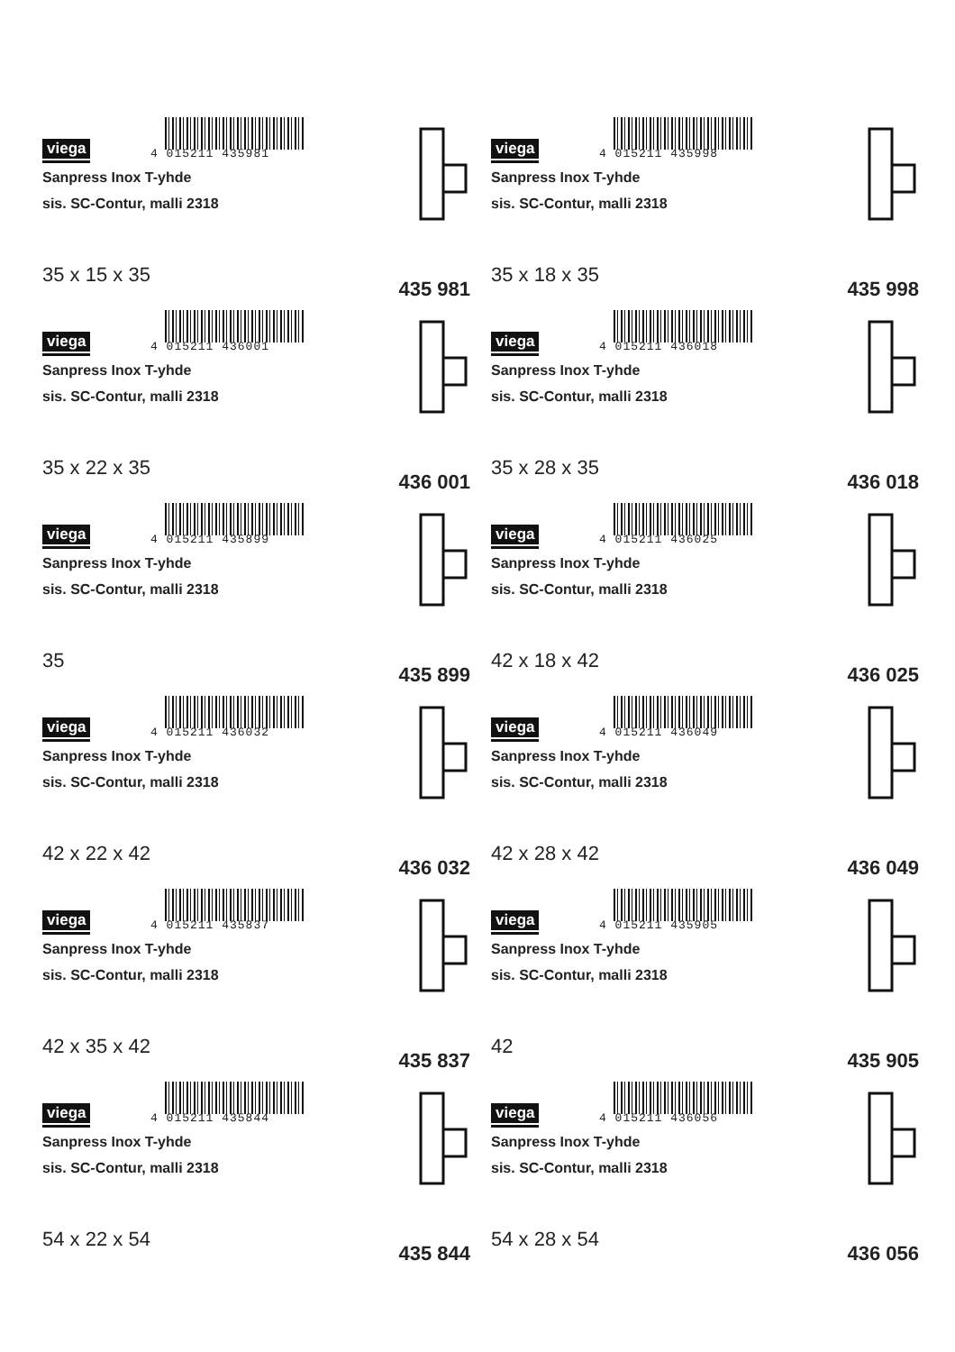viega 4 015211 435981
Sanpress Inox T-yhde
sis. SC-Contur, malli 2318
35 x 15 x 35
435 981
viega 4 015211 436001
Sanpress Inox T-yhde
sis. SC-Contur, malli 2318
35 x 22 x 35
436 001
viega 4 015211 435899
Sanpress Inox T-yhde
sis. SC-Contur, malli 2318
35
435 899
viega 4 015211 436032
Sanpress Inox T-yhde
sis. SC-Contur, malli 2318
42 x 22 x 42
436 032
viega 4 015211 435837
Sanpress Inox T-yhde
sis. SC-Contur, malli 2318
42 x 35 x 42
435 837
viega 4 015211 435844
Sanpress Inox T-yhde
sis. SC-Contur, malli 2318
54 x 22 x 54
435 844
viega 4 015211 435998
Sanpress Inox T-yhde
sis. SC-Contur, malli 2318
35 x 18 x 35
435 998
viega 4 015211 436018
Sanpress Inox T-yhde
sis. SC-Contur, malli 2318
35 x 28 x 35
436 018
viega 4 015211 436025
Sanpress Inox T-yhde
sis. SC-Contur, malli 2318
42 x 18 x 42
436 025
viega 4 015211 436049
Sanpress Inox T-yhde
sis. SC-Contur, malli 2318
42 x 28 x 42
436 049
viega 4 015211 435905
Sanpress Inox T-yhde
sis. SC-Contur, malli 2318
42
435 905
viega 4 015211 436056
Sanpress Inox T-yhde
sis. SC-Contur, malli 2318
54 x 28 x 54
436 056